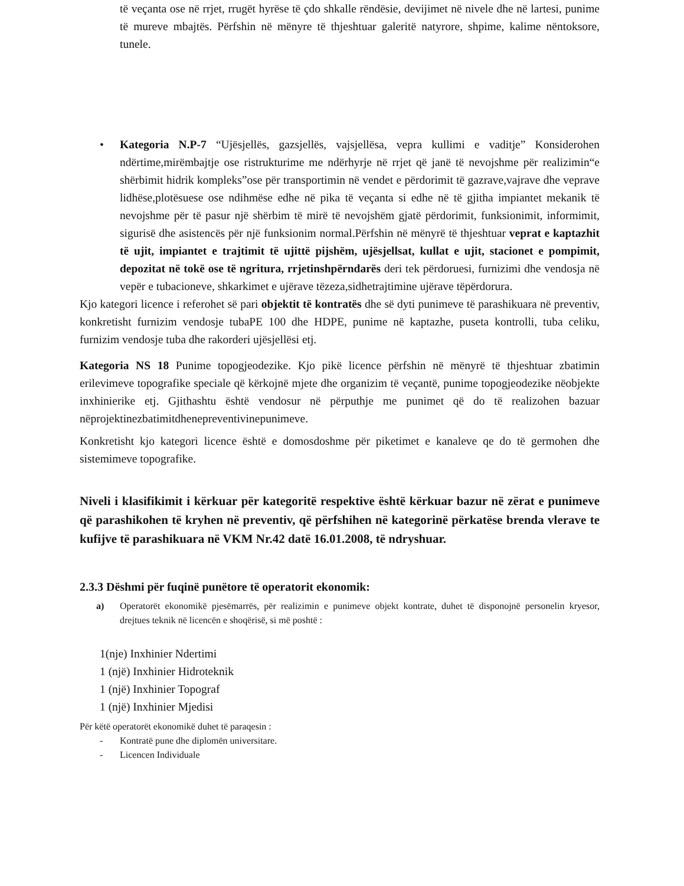të veçanta ose në rrjet, rrugët hyrëse të çdo shkalle rëndësie, devijimet në nivele dhe në lartesi, punime të mureve mbajtës. Përfshin në mënyre të thjeshtuar galeritë natyrore, shpime, kalime nëntoksore, tunele.
• Kategoria N.P-7 “Ujësjellës, gazsjellës, vajsjellësa, vepra kullimi e vaditje” Konsiderohen ndërtime,mirëmbajtje ose ristrukturime me ndërhyrje në rrjet që janë të nevojshme për realizimin“e shërbimit hidrik kompleks”ose për transportimin në vendet e përdorimit të gazrave,vajrave dhe veprave lidhëse,plotësuese ose ndihmëse edhe në pika të veçanta si edhe në të gjitha impiantet mekanik të nevojshme për të pasur një shërbim të mirë të nevojshëm gjatë përdorimit, funksionimit, informimit, sigurisë dhe asistencës për një funksionim normal.Përfshin në mënyrë të thjeshtuar veprat e kaptazhit të ujit, impiantet e trajtimit të ujittë pijshëm, ujësjellsat, kullat e ujit, stacionet e pompimit, depozitat në tokë ose të ngritura, rrjetinshpërndarës deri tek përdoruesi, furnizimi dhe vendosja në vepër e tubacioneve, shkarkimet e ujërave tëzeza,sidhetrajtimine ujërave tëpërdorura.
Kjo kategori licence i referohet së pari objektit të kontratës dhe së dyti punimeve të parashikuara në preventiv, konkretisht furnizim vendosje tubaPE 100 dhe HDPE, punime në kaptazhe, puseta kontrolli, tuba celiku, furnizim vendosje tuba dhe rakorderi ujësjellësi etj.
Kategoria NS 18 Punime topogjeodezike. Kjo pikë licence përfshin në mënyrë të thjeshtuar zbatimin erilevimeve topografike speciale që kërkojnë mjete dhe organizim të veçantë, punime topogjeodezike nëobjekte inxhinierike etj. Gjithashtu është vendosur në përputhje me punimet që do të realizohen bazuar nëprojektinezbatimitdhenepreventivinepunimeve.
Konkretisht kjo kategori licence është e domosdoshme për piketimet e kanaleve qe do të germohen dhe sistemimeve topografike.
Niveli i klasifikimit i kërkuar për kategoritë respektive është kërkuar bazur në zërat e punimeve që parashikohen të kryhen në preventiv, që përfshihen në kategorinë përkatëse brenda vlerave te kufijve të parashikuara në VKM Nr.42 datë 16.01.2008, të ndryshuar.
2.3.3 Dëshmi për fuqinë punëtore të operatorit ekonomik:
a) Operatorët ekonomikë pjesëmarrës, për realizimin e punimeve objekt kontrate, duhet të disponojnë personelin kryesor, drejtues teknik në licencën e shoqërisë, si më poshtë :
1(nje) Inxhinier Ndertimi
1 (një) Inxhinier Hidroteknik
1 (një) Inxhinier Topograf
1 (një) Inxhinier Mjedisi
Për këtë operatorët ekonomikë duhet të paraqesin :
- Kontratë pune dhe diplomën universitare.
- Licencen Individuale